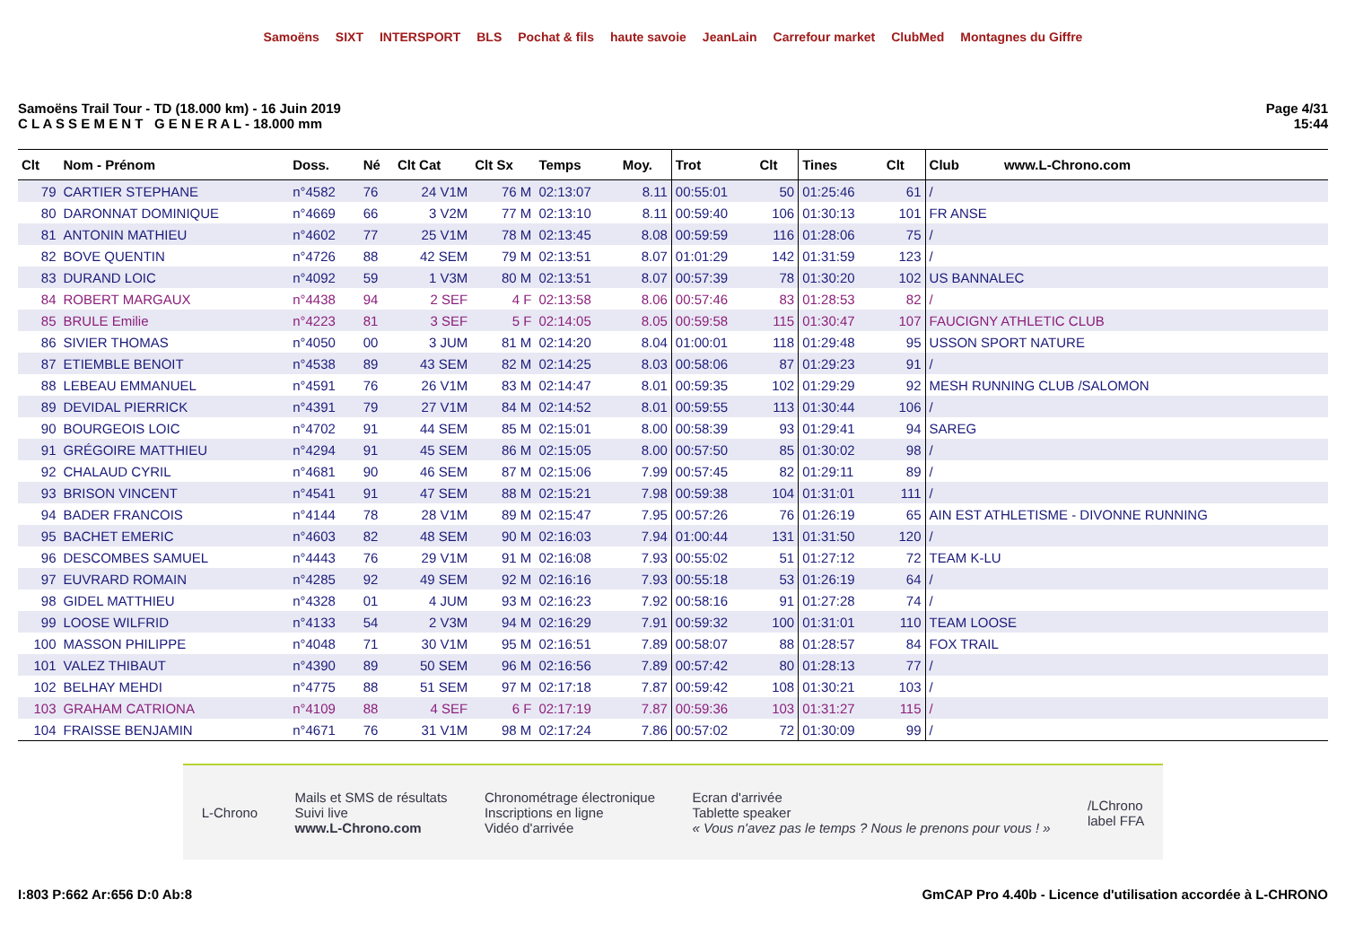Samoëns SIXT INTERSPORT BLS Pochat & fils haute savoie JeanLain Carrefour market ClubMed Montagnes du Giffre
Samoëns Trail Tour - TD (18.000 km) - 16 Juin 2019
C L A S S E M E N T G E N E R A L - 18.000 mm
Page 4/31
15:44
| Clt | Nom - Prénom | Doss. | Né | Clt Cat | Clt Sx | Temps | Moy. | Trot | Clt | Tines | Clt | Club www.L-Chrono.com |
| --- | --- | --- | --- | --- | --- | --- | --- | --- | --- | --- | --- | --- |
| 79 | CARTIER STEPHANE | n°4582 | 76 | 24 V1M | 76 M | 02:13:07 | 8.11 | 00:55:01 | 50 | 01:25:46 | 61 | / |
| 80 | DARONNAT DOMINIQUE | n°4669 | 66 | 3 V2M | 77 M | 02:13:10 | 8.11 | 00:59:40 | 106 | 01:30:13 | 101 | FR ANSE |
| 81 | ANTONIN MATHIEU | n°4602 | 77 | 25 V1M | 78 M | 02:13:45 | 8.08 | 00:59:59 | 116 | 01:28:06 | 75 | / |
| 82 | BOVE QUENTIN | n°4726 | 88 | 42 SEM | 79 M | 02:13:51 | 8.07 | 01:01:29 | 142 | 01:31:59 | 123 | / |
| 83 | DURAND LOIC | n°4092 | 59 | 1 V3M | 80 M | 02:13:51 | 8.07 | 00:57:39 | 78 | 01:30:20 | 102 | US BANNALEC |
| 84 | ROBERT MARGAUX | n°4438 | 94 | 2 SEF | 4 F | 02:13:58 | 8.06 | 00:57:46 | 83 | 01:28:53 | 82 | / |
| 85 | BRULE Emilie | n°4223 | 81 | 3 SEF | 5 F | 02:14:05 | 8.05 | 00:59:58 | 115 | 01:30:47 | 107 | FAUCIGNY ATHLETIC CLUB |
| 86 | SIVIER THOMAS | n°4050 | 00 | 3 JUM | 81 M | 02:14:20 | 8.04 | 01:00:01 | 118 | 01:29:48 | 95 | USSON SPORT NATURE |
| 87 | ETIEMBLE BENOIT | n°4538 | 89 | 43 SEM | 82 M | 02:14:25 | 8.03 | 00:58:06 | 87 | 01:29:23 | 91 | / |
| 88 | LEBEAU EMMANUEL | n°4591 | 76 | 26 V1M | 83 M | 02:14:47 | 8.01 | 00:59:35 | 102 | 01:29:29 | 92 | MESH RUNNING CLUB /SALOMON |
| 89 | DEVIDAL PIERRICK | n°4391 | 79 | 27 V1M | 84 M | 02:14:52 | 8.01 | 00:59:55 | 113 | 01:30:44 | 106 | / |
| 90 | BOURGEOIS LOIC | n°4702 | 91 | 44 SEM | 85 M | 02:15:01 | 8.00 | 00:58:39 | 93 | 01:29:41 | 94 | SAREG |
| 91 | GRÉGOIRE MATTHIEU | n°4294 | 91 | 45 SEM | 86 M | 02:15:05 | 8.00 | 00:57:50 | 85 | 01:30:02 | 98 | / |
| 92 | CHALAUD CYRIL | n°4681 | 90 | 46 SEM | 87 M | 02:15:06 | 7.99 | 00:57:45 | 82 | 01:29:11 | 89 | / |
| 93 | BRISON VINCENT | n°4541 | 91 | 47 SEM | 88 M | 02:15:21 | 7.98 | 00:59:38 | 104 | 01:31:01 | 111 | / |
| 94 | BADER FRANCOIS | n°4144 | 78 | 28 V1M | 89 M | 02:15:47 | 7.95 | 00:57:26 | 76 | 01:26:19 | 65 | AIN EST ATHLETISME - DIVONNE RUNNING |
| 95 | BACHET EMERIC | n°4603 | 82 | 48 SEM | 90 M | 02:16:03 | 7.94 | 01:00:44 | 131 | 01:31:50 | 120 | / |
| 96 | DESCOMBES SAMUEL | n°4443 | 76 | 29 V1M | 91 M | 02:16:08 | 7.93 | 00:55:02 | 51 | 01:27:12 | 72 | TEAM K-LU |
| 97 | EUVRARD ROMAIN | n°4285 | 92 | 49 SEM | 92 M | 02:16:16 | 7.93 | 00:55:18 | 53 | 01:26:19 | 64 | / |
| 98 | GIDEL MATTHIEU | n°4328 | 01 | 4 JUM | 93 M | 02:16:23 | 7.92 | 00:58:16 | 91 | 01:27:28 | 74 | / |
| 99 | LOOSE WILFRID | n°4133 | 54 | 2 V3M | 94 M | 02:16:29 | 7.91 | 00:59:32 | 100 | 01:31:01 | 110 | TEAM LOOSE |
| 100 | MASSON PHILIPPE | n°4048 | 71 | 30 V1M | 95 M | 02:16:51 | 7.89 | 00:58:07 | 88 | 01:28:57 | 84 | FOX TRAIL |
| 101 | VALEZ THIBAUT | n°4390 | 89 | 50 SEM | 96 M | 02:16:56 | 7.89 | 00:57:42 | 80 | 01:28:13 | 77 | / |
| 102 | BELHAY MEHDI | n°4775 | 88 | 51 SEM | 97 M | 02:17:18 | 7.87 | 00:59:42 | 108 | 01:30:21 | 103 | / |
| 103 | GRAHAM CATRIONA | n°4109 | 88 | 4 SEF | 6 F | 02:17:19 | 7.87 | 00:59:36 | 103 | 01:31:27 | 115 | / |
| 104 | FRAISSE BENJAMIN | n°4671 | 76 | 31 V1M | 98 M | 02:17:24 | 7.86 | 00:57:02 | 72 | 01:30:09 | 99 | / |
L-Chrono
Mails et SMS de résultats
Suivi live
www.L-Chrono.com
Chronométrage électronique
Inscriptions en ligne
Vidéo d'arrivée
Ecran d'arrivée
Tablette speaker
« Vous n'avez pas le temps ? Nous le prenons pour vous ! »
/LChrono
label FFA
I:803 P:662 Ar:656 D:0 Ab:8 GmCAP Pro 4.40b - Licence d'utilisation accordée à L-CHRONO